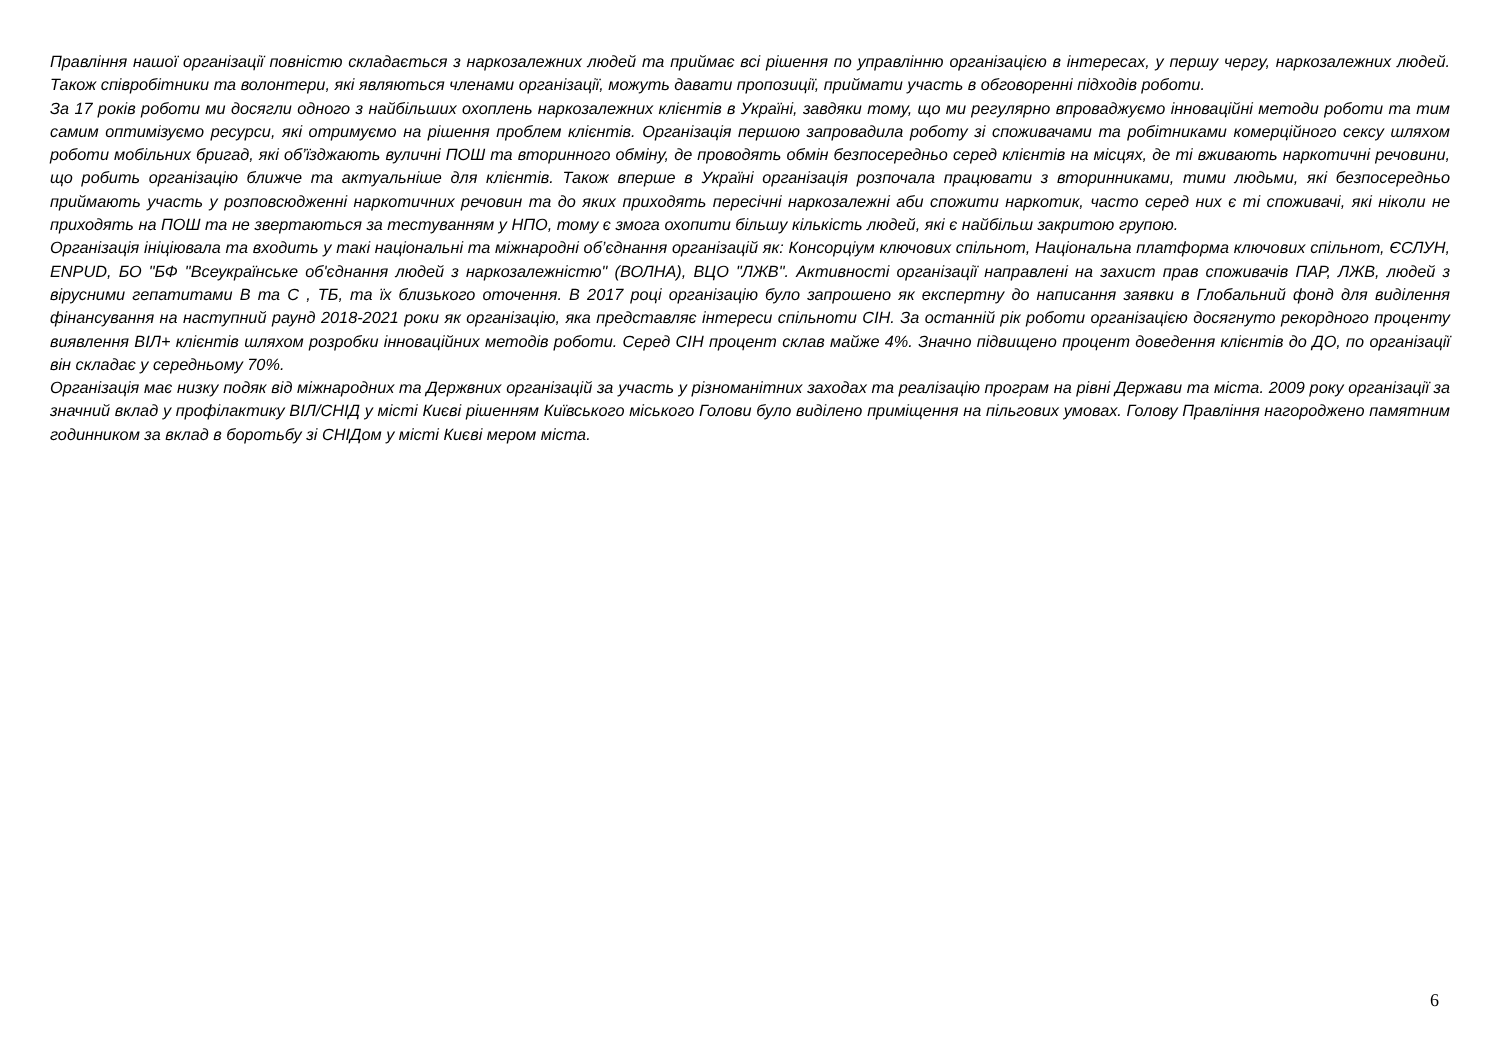Правління нашої організації повністю складається з наркозалежних людей та приймає всі рішення по управлінню організацією в інтересах, у першу чергу, наркозалежних людей. Також співробітники та волонтери, які являються членами організації, можуть давати пропозиції, приймати участь в обговоренні підходів роботи.
За 17 років роботи ми досягли одного з найбільших охоплень наркозалежних клієнтів в Україні, завдяки тому, що ми регулярно впроваджуємо інноваційні методи роботи та тим самим оптимізуємо ресурси, які отримуємо на рішення проблем клієнтів. Організація першою запровадила роботу зі споживачами та робітниками комерційного сексу шляхом роботи мобільних бригад, які об’їзджають вуличні ПОШ та вторинного обміну, де проводять обмін безпосередньо серед клієнтів на місцях, де ті вживають наркотичні речовини, що робить організацію ближче та актуальніше для клієнтів. Також вперше в Україні організація розпочала працювати з вторинниками, тими людьми, які безпосередньо приймають участь у розповсюдженні наркотичних речовин та до яких приходять пересічні наркозалежні аби спожити наркотик, часто серед них є ті споживачі, які ніколи не приходять на ПОШ та не звертаються за тестуванням у НПО, тому є змога охопити більшу кількість людей, які є найбільш закритою групою.
Організація ініціювала та входить у такі національні та міжнародні об’єднання організацій як: Консорціум ключових спільнот, Національна платформа ключових спільнот, ЄСЛУН, ENPUD, БО "БФ "Всеукраїнське об'єднання людей з наркозалежністю" (ВОЛНА), ВЦО "ЛЖВ". Активності організації направлені на захист прав споживачів ПАР, ЛЖВ, людей з вірусними гепатитами В та С , ТБ, та їх близького оточення. В 2017 році організацію було запрошено як експертну до написання заявки в Глобальний фонд для виділення фінансування на наступний раунд 2018-2021 роки як організацію, яка представляє інтереси спільноти СІН. За останній рік роботи організацією досягнуто рекордного проценту виявлення ВІЛ+ клієнтів шляхом розробки інноваційних методів роботи. Серед СІН процент склав майже 4%. Значно підвищено процент доведення клієнтів до ДО, по організації він складає у середньому 70%.
Організація має низку подяк від міжнародних та Держвних організацій за участь у різноманітних заходах та реалізацію програм на рівні Держави та міста. 2009 року організації за значний вклад у профілактику ВІЛ/СНІД у місті Києві рішенням Київського міського Голови було виділено приміщення на пільгових умовах. Голову Правління нагороджено памятним годинником за вклад в боротьбу зі СНІДом у місті Києві мером міста.
6